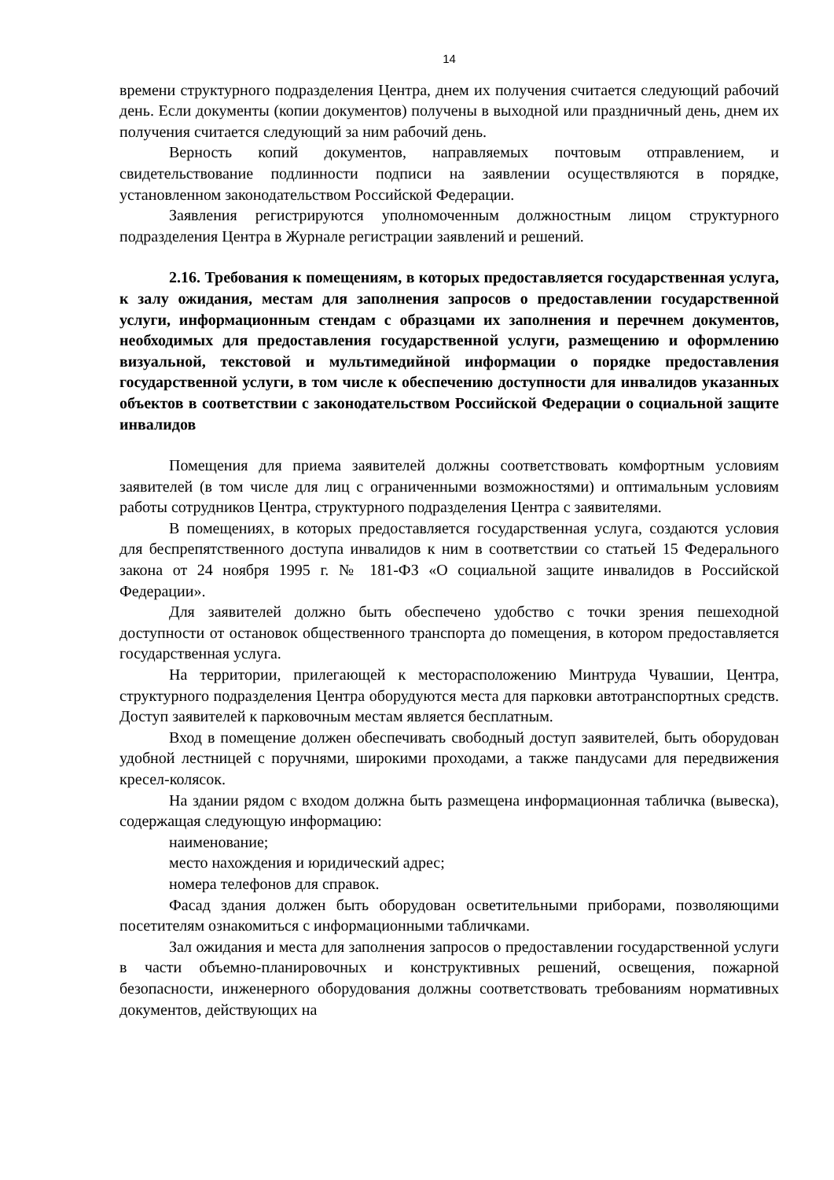14
времени структурного подразделения Центра, днем их получения считается следующий рабочий день. Если документы (копии документов) получены в выходной или праздничный день, днем их получения считается следующий за ним рабочий день.
Верность копий документов, направляемых почтовым отправлением, и свидетельствование подлинности подписи на заявлении осуществляются в порядке, установленном законодательством Российской Федерации.
Заявления регистрируются уполномоченным должностным лицом структурного подразделения Центра в Журнале регистрации заявлений и решений.
2.16. Требования к помещениям, в которых предоставляется государственная услуга, к залу ожидания, местам для заполнения запросов о предоставлении государственной услуги, информационным стендам с образцами их заполнения и перечнем документов, необходимых для предоставления государственной услуги, размещению и оформлению визуальной, текстовой и мультимедийной информации о порядке предоставления государственной услуги, в том числе к обеспечению доступности для инвалидов указанных объектов в соответствии с законодательством Российской Федерации о социальной защите инвалидов
Помещения для приема заявителей должны соответствовать комфортным условиям заявителей (в том числе для лиц с ограниченными возможностями) и оптимальным условиям работы сотрудников Центра, структурного подразделения Центра с заявителями.
В помещениях, в которых предоставляется государственная услуга, создаются условия для беспрепятственного доступа инвалидов к ним в соответствии со статьей 15 Федерального закона от 24 ноября 1995 г. № 181-ФЗ «О социальной защите инвалидов в Российской Федерации».
Для заявителей должно быть обеспечено удобство с точки зрения пешеходной доступности от остановок общественного транспорта до помещения, в котором предоставляется государственная услуга.
На территории, прилегающей к месторасположению Минтруда Чувашии, Центра, структурного подразделения Центра оборудуются места для парковки автотранспортных средств. Доступ заявителей к парковочным местам является бесплатным.
Вход в помещение должен обеспечивать свободный доступ заявителей, быть оборудован удобной лестницей с поручнями, широкими проходами, а также пандусами для передвижения кресел-колясок.
На здании рядом с входом должна быть размещена информационная табличка (вывеска), содержащая следующую информацию:
наименование;
место нахождения и юридический адрес;
номера телефонов для справок.
Фасад здания должен быть оборудован осветительными приборами, позволяющими посетителям ознакомиться с информационными табличками.
Зал ожидания и места для заполнения запросов о предоставлении государственной услуги в части объемно-планировочных и конструктивных решений, освещения, пожарной безопасности, инженерного оборудования должны соответствовать требованиям нормативных документов, действующих на